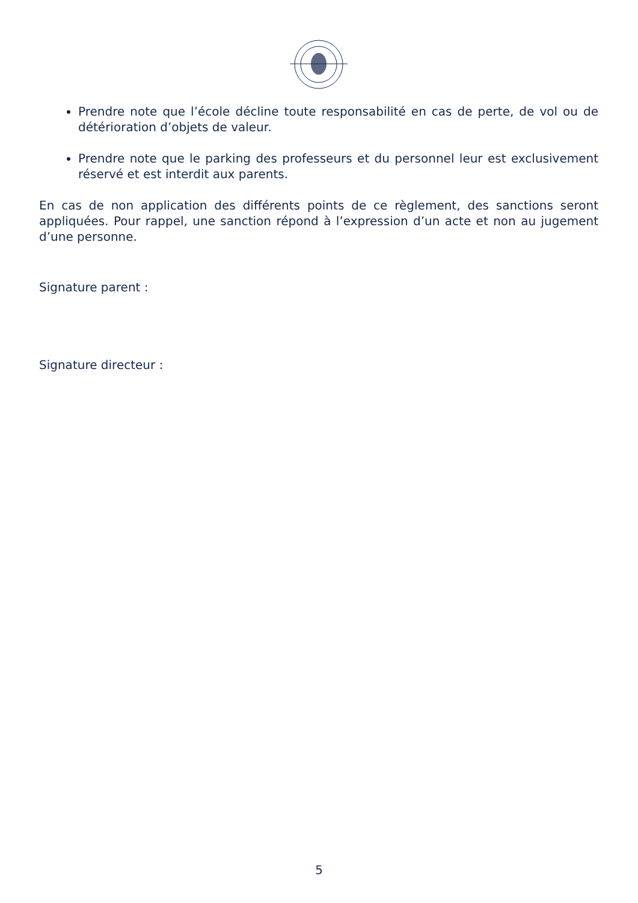Prendre note que l’école décline toute responsabilité en cas de perte, de vol ou de détérioration d’objets de valeur.
Prendre note que le parking des professeurs et du personnel leur est exclusivement réservé et est interdit aux parents.
En cas de non application des différents points de ce règlement, des sanctions seront appliquées. Pour rappel, une sanction répond à l’expression d’un acte et non au jugement d’une personne.
Signature parent :
Signature directeur :
5